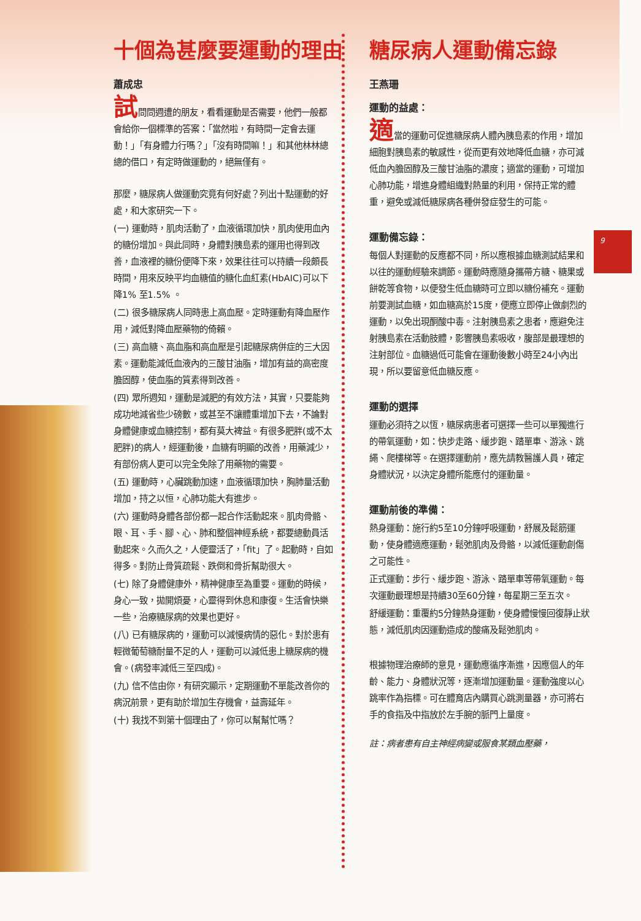9
十個為甚麼要運動的理由
蕭成忠
試問問週遭的朋友，看看運動是否需要，他們一般都會給你一個標準的答案：「當然啦，有時間一定會去運動！」「有身體力行嗎？」「沒有時間嘛！」和其他林林總總的借口，有定時做運動的，絕無僅有。
那麼，糖尿病人做運動究竟有何好處？列出十點運動的好處，和大家研究一下。
(一) 運動時，肌肉活動了，血液循環加快，肌肉使用血內的糖份增加。與此同時，身體對胰島素的運用也得到改善，血液裡的糖份便降下來，效果往往可以持續一段頗長時間，用來反映平均血糖值的糖化血紅素(HbAIC)可以下降1% 至1.5% 。
(二) 很多糖尿病人同時患上高血壓。定時運動有降血壓作用，減低對降血壓藥物的倚賴。
(三) 高血糖、高血脂和高血壓是引起糖尿病併症的三大因素。運動能減低血液內的三酸甘油脂，增加有益的高密度膽固醇，使血脂的質素得到改善。
(四) 眾所週知，運動是減肥的有效方法，其實，只要能夠成功地減省些少磅數，或甚至不讓體重增加下去，不論對身體健康或血糖控制，都有莫大裨益。有很多肥胖(或不太肥胖)的病人，經運動後，血糖有明顯的改善，用藥減少，有部份病人更可以完全免除了用藥物的需要。
(五) 運動時，心臟跳動加速，血液循環加快，胸肺量活動增加，持之以恒，心肺功能大有進步。
(六) 運動時身體各部份都一起合作活動起來。肌肉骨骼、眼、耳、手、腳、心、肺和整個神經系統，都要總動員活動起來。久而久之，人便靈活了，「fit」了。起動時，自如得多。對防止骨質疏鬆、跌倒和骨折幫助很大。
(七) 除了身體健康外，精神健康至為重要。運動的時候，身心一致，拋開煩憂，心靈得到休息和康復。生活會快樂一些，治療糖尿病的效果也更好。
(八) 已有糖尿病的，運動可以減慢病情的惡化。對於患有輕微葡萄糖耐量不足的人，運動可以減低患上糖尿病的機會。(病發率減低三至四成)。
(九) 信不信由你，有研究顯示，定期運動不單能改善你的病況前景，更有助於增加生存機會，益壽延年。
(十) 我找不到第十個理由了，你可以幫幫忙嗎？
糖尿病人運動備忘錄
王燕珊
運動的益處：
適當的運動可促進糖尿病人體內胰島素的作用，增加細胞對胰島素的敏感性，從而更有效地降低血糖，亦可減低血內膽固醇及三酸甘油脂的濃度；適當的運動，可增加心肺功能，增進身體組織對熱量的利用，保持正常的體重，避免或減低糖尿病各種併發症發生的可能。
運動備忘錄：
每個人對運動的反應都不同，所以應根據血糖測試結果和以往的運動經驗來調節。運動時應隨身攜帶方糖、糖果或餅乾等食物，以便發生低血糖時可立即以糖份補充。運動前要測試血糖，如血糖高於15度，便應立即停止做劇烈的運動，以免出現酮酸中毒。注射胰島素之患者，應避免注射胰島素在活動肢體，影響胰島素吸收，腹部是最理想的注射部位。血糖過低可能會在運動後數小時至24小內出現，所以要留意低血糖反應。
運動的選擇
運動必須持之以恆，糖尿病患者可選擇一些可以單獨進行的帶氧運動，如：快步走路、緩步跑、踏單車、游泳、跳繩、爬樓梯等。在選擇運動前，應先請教醫護人員，確定身體狀況，以決定身體所能應付的運動量。
運動前後的準備：
熱身運動：施行約5至10分鐘呼吸運動，舒展及鬆筋運動，使身體適應運動，鬆弛肌肉及骨骼，以減低運動創傷之可能性。
正式運動：步行、緩步跑、游泳、踏單車等帶氧運動。每次運動最理想是持續30至60分鐘，每星期三至五次。
舒緩運動：重覆約5分鐘熱身運動，使身體慢慢回復靜止狀態，減低肌肉因運動造成的酸痛及鬆弛肌肉。
根據物理治療師的意見，運動應循序漸進，因應個人的年齡、能力、身體狀況等，逐漸增加運動量。運動強度以心跳率作為指標。可在體育店內購買心跳測量器，亦可將右手的食指及中指放於左手腕的脈門上量度。
註：病者患有自主神經病變或服食某類血壓藥，